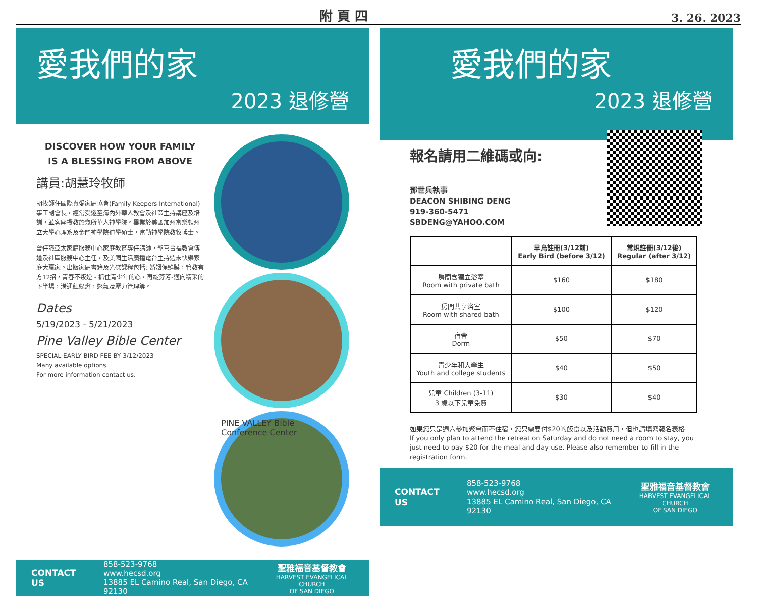附 頁 四 3. 26. 2023
愛我們的家
2023 退修營
DISCOVER HOW YOUR FAMILY
IS A BLESSING FROM ABOVE
講員:胡慧玲牧師
胡牧師任國際真愛家庭協會(Family Keepers International)事工副會長，經常受邀至海內外華人教會及社區主持講座及培訓，並客座授教於幾所華人神學院。畢業於美國加州富樂頓州立大學心理系及金門神學院道學碩士，富勒神學院教牧博士。
曾任職亞太家庭服務中心家庭教育專任講師，聖喜台福教會傳道及社區服務中心主任，及美國生活廣播電台主持週末快樂家庭大贏家。出版家庭書籍及光碟課程包括: 婚姻保鮮膜，管教有方12招，青春不叛逆 - 抓住青少年的心，再綻芬芳-邁向精采的下半場，溝通紅綠燈，怒氣及壓力管理等。
Dates
5/19/2023 - 5/21/2023
Pine Valley Bible Center
SPECIAL EARLY BIRD FEE BY 3/12/2023
Many available options.
For more information contact us.
PINE VALLEY Bible Conference Center
CONTACT US
858-523-9768
www.hecsd.org
13885 EL Camino Real, San Diego, CA 92130
聖雅福音基督教會
HARVEST EVANGELICAL CHURCH
OF SAN DIEGO
愛我們的家
2023 退修營
報名請用二維碼或向:
鄧世兵執事
DEACON SHIBING DENG
919-360-5471
SBDENG@YAHOO.COM
| | 早鳥註冊(3/12前) Early Bird (before 3/12) | 常規註冊(3/12後) Regular (after 3/12) |
| --- | --- | --- |
| 房間含獨立浴室 Room with private bath | $160 | $180 |
| 房間共享浴室 Room with shared bath | $100 | $120 |
| 宿舍 Dorm | $50 | $70 |
| 青少年和大學生 Youth and college students | $40 | $50 |
| 兒童 Children (3-11) 3 歲以下兒童免費 | $30 | $40 |
如果您只是週六參加聚會而不住宿，您只需要付$20的飯食以及活動費用，但也請填寫報名表格
If you only plan to attend the retreat on Saturday and do not need a room to stay, you just need to pay $20 for the meal and day use. Please also remember to fill in the registration form.
CONTACT US
858-523-9768
www.hecsd.org
13885 EL Camino Real, San Diego, CA 92130
聖雅福音基督教會
HARVEST EVANGELICAL CHURCH
OF SAN DIEGO